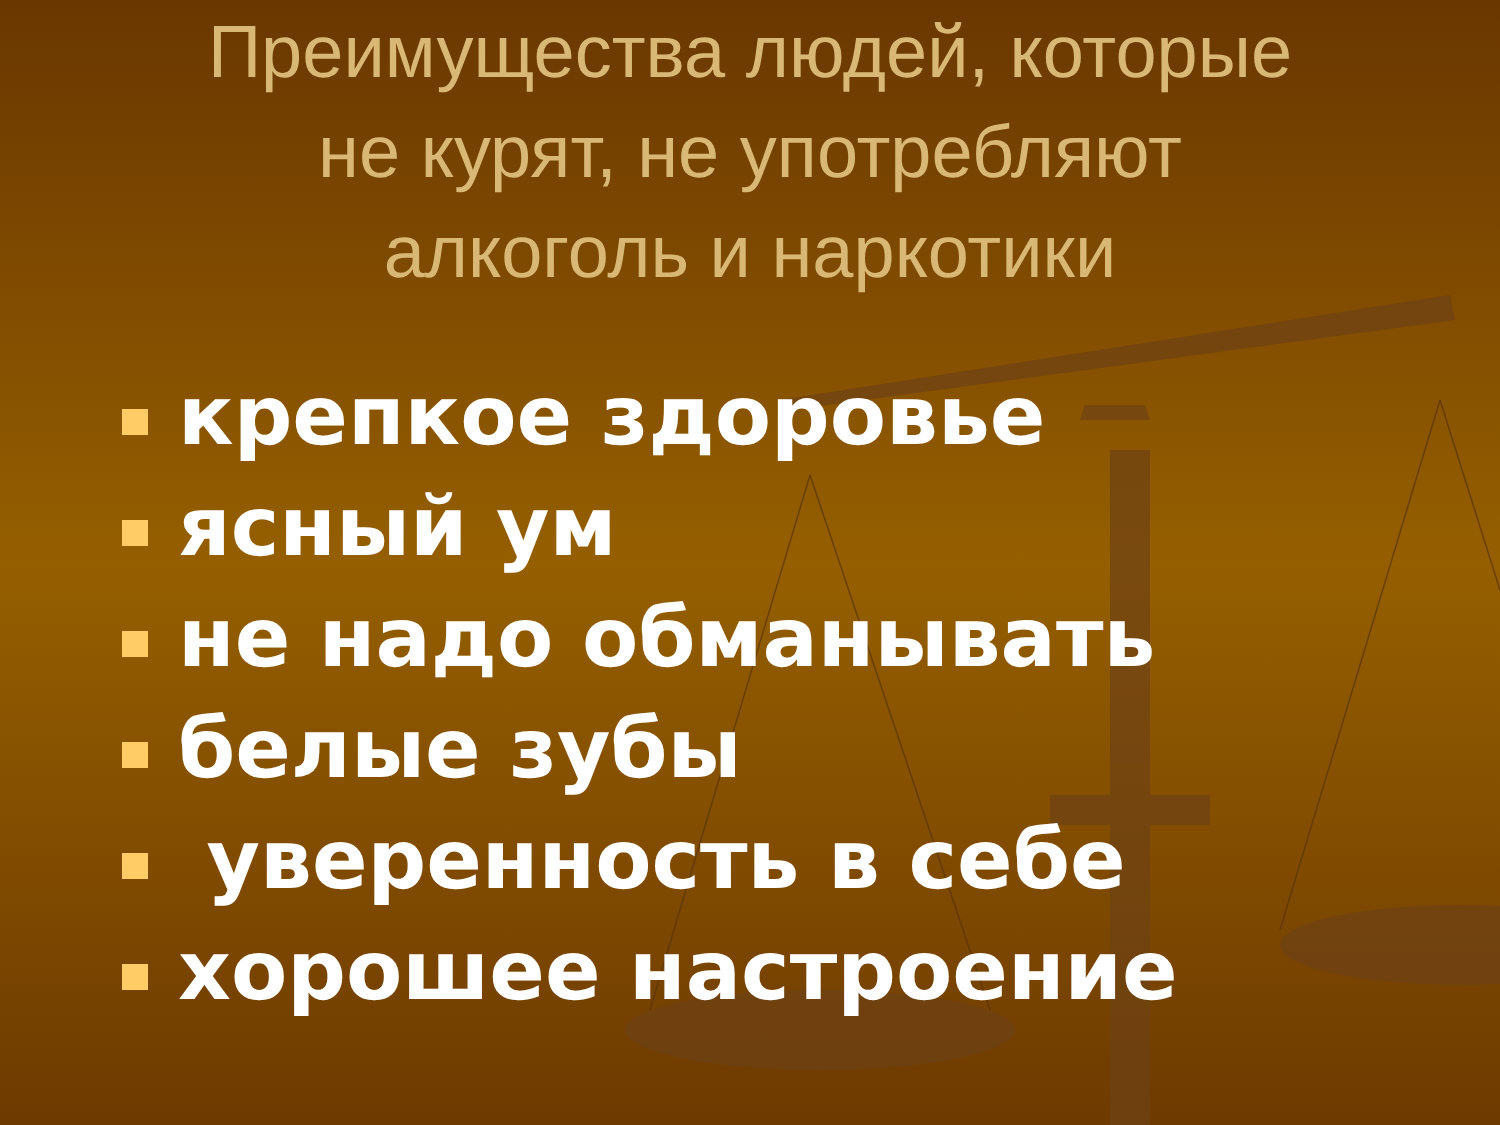Преимущества людей, которые
не курят, не употребляют
алкоголь и наркотики
крепкое здоровье
ясный ум
не надо обманывать
белые зубы
уверенность в себе
хорошее настроение